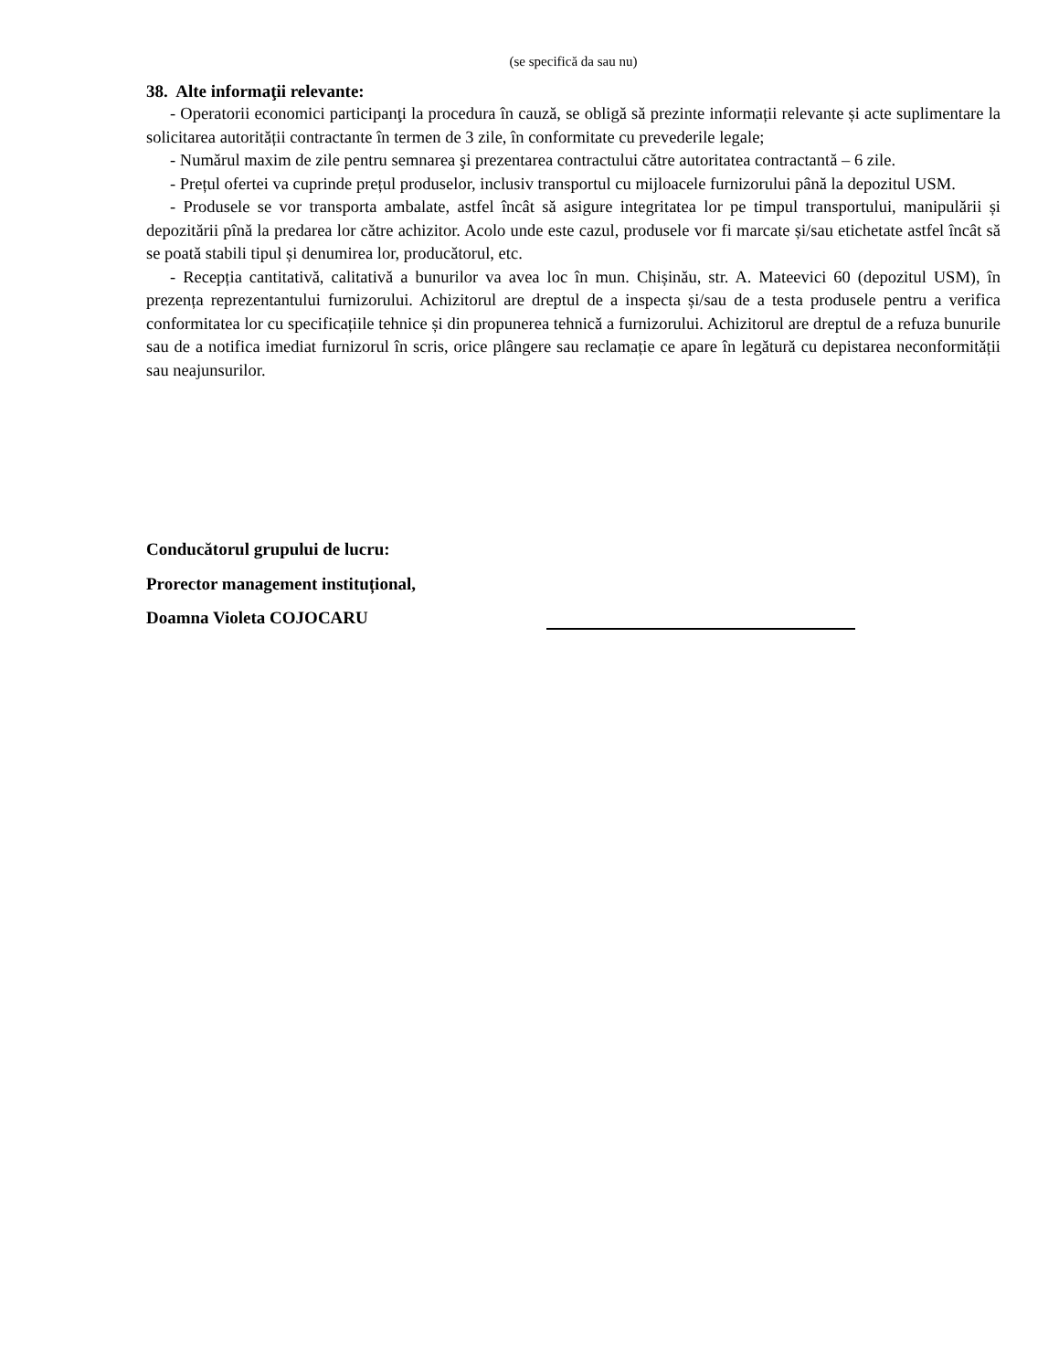(se specifică da sau nu)
38. Alte informaţii relevante:
- Operatorii economici participanţi la procedura în cauză, se obligă să prezinte informații relevante și acte suplimentare la solicitarea autorității contractante în termen de 3 zile, în conformitate cu prevederile legale;
- Numărul maxim de zile pentru semnarea şi prezentarea contractului către autoritatea contractantă – 6 zile.
- Prețul ofertei va cuprinde prețul produselor, inclusiv transportul cu mijloacele furnizorului până la depozitul USM.
- Produsele se vor transporta ambalate, astfel încât să asigure integritatea lor pe timpul transportului, manipulării și depozitării pînă la predarea lor către achizitor. Acolo unde este cazul, produsele vor fi marcate și/sau etichetate astfel încât să se poată stabili tipul și denumirea lor, producătorul, etc.
- Recepția cantitativă, calitativă a bunurilor va avea loc în mun. Chișinău, str. A. Mateevici 60 (depozitul USM), în prezența reprezentantului furnizorului. Achizitorul are dreptul de a inspecta și/sau de a testa produsele pentru a verifica conformitatea lor cu specificațiile tehnice și din propunerea tehnică a furnizorului. Achizitorul are dreptul de a refuza bunurile sau de a notifica imediat furnizorul în scris, orice plângere sau reclamație ce apare în legătură cu depistarea neconformității sau neajunsurilor.
Conducătorul grupului de lucru:
Prorector management instituțional,
Doamna Violeta COJOCARU